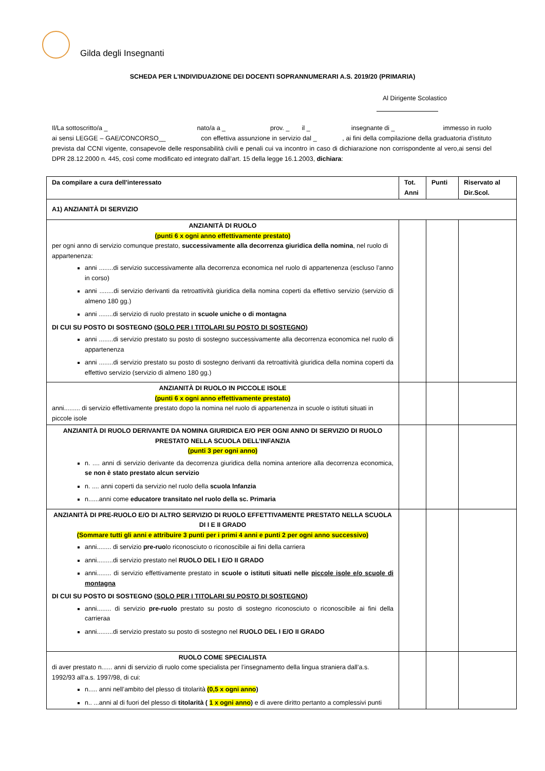Gilda degli Insegnanti
SCHEDA PER L'INDIVIDUAZIONE DEI DOCENTI SOPRANNUMERARI A.S. 2019/20 (PRIMARIA)
Al Dirigente Scolastico
Il/La sottoscritto/a _ nato/a a _ prov. _ il _ insegnante di _ immesso in ruolo ai sensi LEGGE – GAE/CONCORSO__ con effettiva assunzione in servizio dal _ , ai fini della compilazione della graduatoria d’istituto prevista dal CCNI vigente, consapevole delle responsabilità civili e penali cui va incontro in caso di dichiarazione non corrispondente al vero,ai sensi del DPR 28.12.2000 n. 445, così come modificato ed integrato dall’art. 15 della legge 16.1.2003, dichiara:
| Da compilare a cura dell'interessato | Tot. Anni | Punti | Riservato al Dir.Scol. |
| --- | --- | --- | --- |
| A1) ANZIANITÀ DI SERVIZIO | | | |
| ANZIANITÀ DI RUOLO (punti 6 x ogni anno effettivamente prestato) per ogni anno di servizio comunque prestato, successivamente alla decorrenza giuridica della nomina , nel ruolo di appartenenza: anni ........di servizio successivamente alla decorrenza economica nel ruolo di appartenenza (escluso l’anno in corso) anni ........di servizio derivanti da retroattività giuridica della nomina coperti da effettivo servizio (servizio di almeno 180 gg.) anni ........di servizio di ruolo prestato in scuole uniche o di montagna DI CUI SU POSTO DI SOSTEGNO ( SOLO PER I TITOLARI SU POSTO DI SOSTEGNO ) anni ........di servizio prestato su posto di sostegno successivamente alla decorrenza economica nel ruolo di appartenenza anni ........di servizio prestato su posto di sostegno derivanti da retroattività giuridica della nomina coperti da effettivo servizio (servizio di almeno 180 gg.) | | | |
| ANZIANITÀ DI RUOLO IN PICCOLE ISOLE (punti 6 x ogni anno effettivamente prestato) anni......... di servizio effettivamente prestato dopo la nomina nel ruolo di appartenenza in scuole o istituti situati in piccole isole | | | |
| ANZIANITÀ DI RUOLO DERIVANTE DA NOMINA GIURIDICA E/O PER OGNI ANNO DI SERVIZIO DI RUOLO PRESTATO NELLA SCUOLA DELL’INFANZIA (punti 3 per ogni anno) n. .... anni di servizio derivante da decorrenza giuridica della nomina anteriore alla decorrenza economica, se non è stato prestato alcun servizio n. .... anni coperti da servizio nel ruolo della scuola Infanzia n......anni come educatore transitato nel ruolo della sc. Primaria | | | |
| ANZIANITÀ DI PRE-RUOLO E/O DI ALTRO SERVIZIO DI RUOLO EFFETTIVAMENTE PRESTATO NELLA SCUOLA DI I E II GRADO (Sommare tutti gli anni e attribuire 3 punti per i primi 4 anni e punti 2 per ogni anno successivo) anni........ di servizio pre-ruo lo riconosciuto o riconoscibile ai fini della carriera anni.........di servizio prestato nel RUOLO DEL I E/O II GRADO anni........ di servizio effettivamente prestato in scuole o istituti situati nelle piccole isole e/o scuole di montagna DI CUI SU POSTO DI SOSTEGNO ( SOLO PER I TITOLARI SU POSTO DI SOSTEGNO ) anni........ di servizio pre-ruolo prestato su posto di sostegno riconosciuto o riconoscibile ai fini della carrieraa anni.........di servizio prestato su posto di sostegno nel RUOLO DEL I E/O II GRADO | | | |
| RUOLO COME SPECIALISTA di aver prestato n...... anni di servizio di ruolo come specialista per l’insegnamento della lingua straniera dall’a.s. 1992/93 all’a.s. 1997/98, di cui: n..... anni nell’ambito del plesso di titolarità (0,5 x ogni anno ) n.. ...anni al di fuori del plesso di titolarità ( 1 x ogni anno ) e di avere diritto pertanto a complessivi punti | | | |